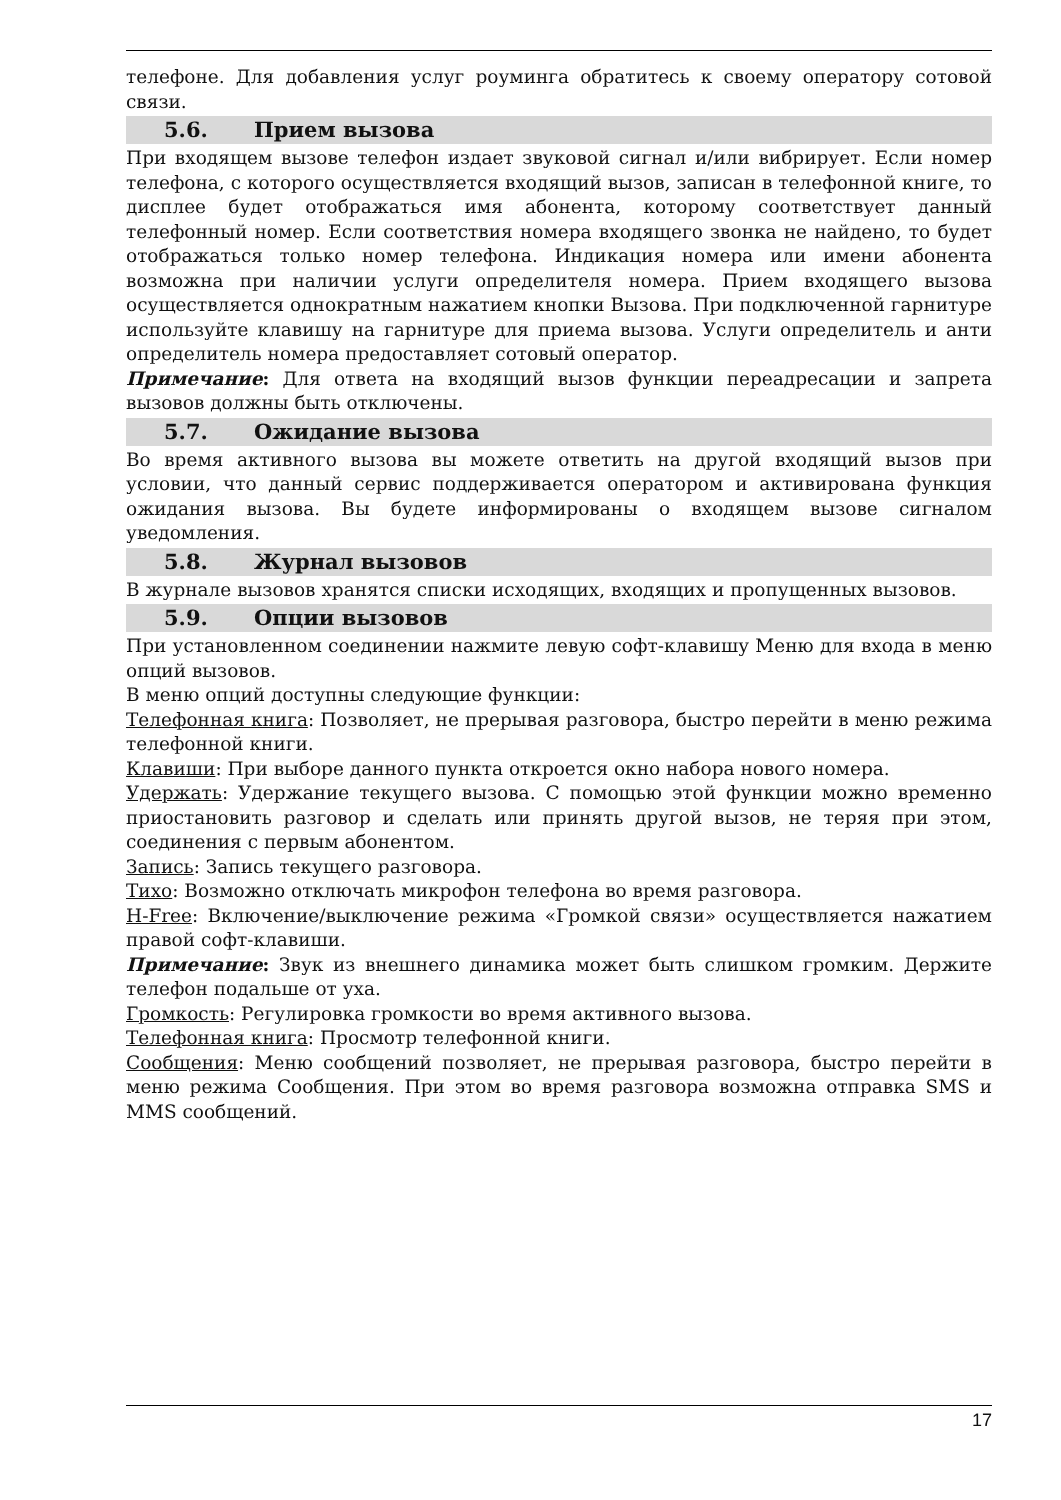телефоне. Для добавления услуг роуминга обратитесь к своему оператору сотовой связи.
5.6. Прием вызова
При входящем вызове телефон издает звуковой сигнал и/или вибрирует. Если номер телефона, с которого осуществляется входящий вызов, записан в телефонной книге, то дисплее будет отображаться имя абонента, которому соответствует данный телефонный номер. Если соответствия номера входящего звонка не найдено, то будет отображаться только номер телефона. Индикация номера или имени абонента возможна при наличии услуги определителя номера. Прием входящего вызова осуществляется однократным нажатием кнопки Вызова. При подключенной гарнитуре используйте клавишу на гарнитуре для приема вызова. Услуги определитель и анти определитель номера предоставляет сотовый оператор.
Примечание: Для ответа на входящий вызов функции переадресации и запрета вызовов должны быть отключены.
5.7. Ожидание вызова
Во время активного вызова вы можете ответить на другой входящий вызов при условии, что данный сервис поддерживается оператором и активирована функция ожидания вызова. Вы будете информированы о входящем вызове сигналом уведомления.
5.8. Журнал вызовов
В журнале вызовов хранятся списки исходящих, входящих и пропущенных вызовов.
5.9. Опции вызовов
При установленном соединении нажмите левую софт-клавишу Меню для входа в меню опций вызовов.
В меню опций доступны следующие функции:
Телефонная книга: Позволяет, не прерывая разговора, быстро перейти в меню режима телефонной книги.
Клавиши: При выборе данного пункта откроется окно набора нового номера.
Удержать: Удержание текущего вызова. С помощью этой функции можно временно приостановить разговор и сделать или принять другой вызов, не теряя при этом, соединения с первым абонентом.
Запись: Запись текущего разговора.
Тихо: Возможно отключать микрофон телефона во время разговора.
H-Free: Включение/выключение режима «Громкой связи» осуществляется нажатием правой софт-клавиши.
Примечание: Звук из внешнего динамика может быть слишком громким. Держите телефон подальше от уха.
Громкость: Регулировка громкости во время активного вызова.
Телефонная книга: Просмотр телефонной книги.
Сообщения: Меню сообщений позволяет, не прерывая разговора, быстро перейти в меню режима Сообщения. При этом во время разговора возможна отправка SMS и MMS сообщений.
17